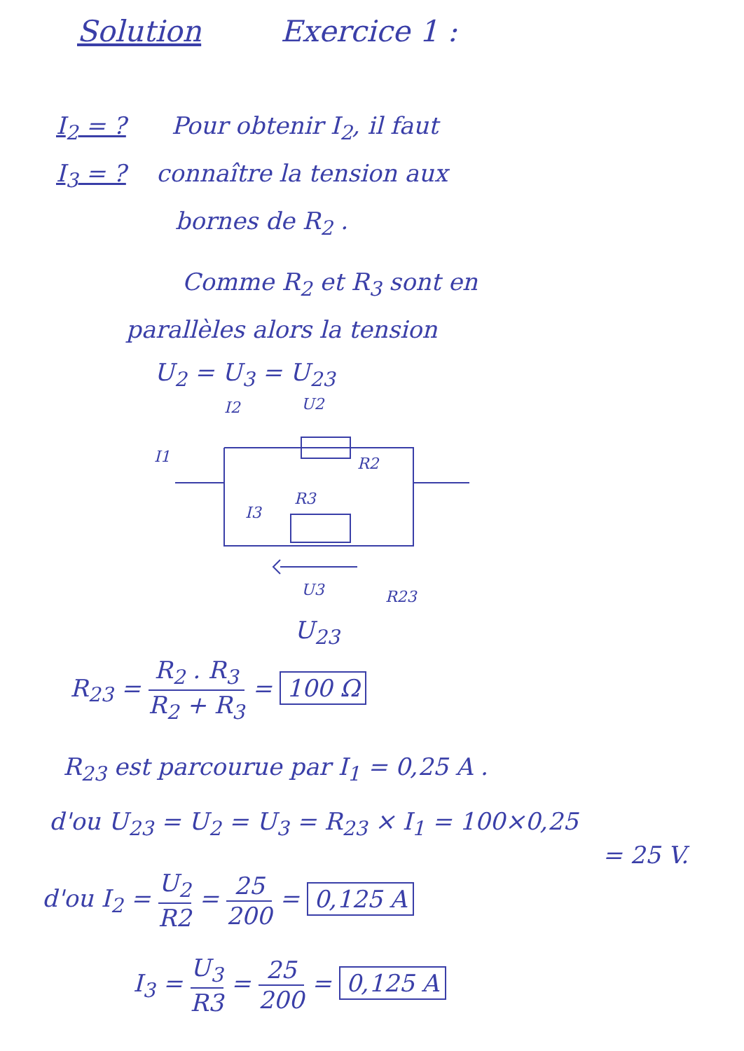Solution Exercice 1 :
I<sub>2</sub> = ? Pour obtenir I<sub>2</sub>, il faut
I<sub>3</sub> = ? connaître la tension aux
bornes de R<sub>2</sub> .
Comme R<sub>2</sub> et R<sub>3</sub> sont en
parallèles alors la tension
U<sub>2</sub> = U<sub>3</sub> = U<sub>23</sub>
I2
U2
I1
R2
R3
I3
U3
R23
U<sub>23</sub>
R<sub>23</sub> = R<sub>2</sub> . R<sub>3</sub> R<sub>2</sub> + R<sub>3</sub> = 100 Ω
R<sub>23</sub> est parcourue par I<sub>1</sub> = 0,25 A .
d'ou U<sub>23</sub> = U<sub>2</sub> = U<sub>3</sub> = R<sub>23</sub> × I<sub>1</sub> = 100×0,25
= 25 V.
d'ou I<sub>2</sub> = U<sub>2</sub> R2 = 25 200 = 0,125 A
I<sub>3</sub> = U<sub>3</sub> R3 = 25 200 = 0,125 A